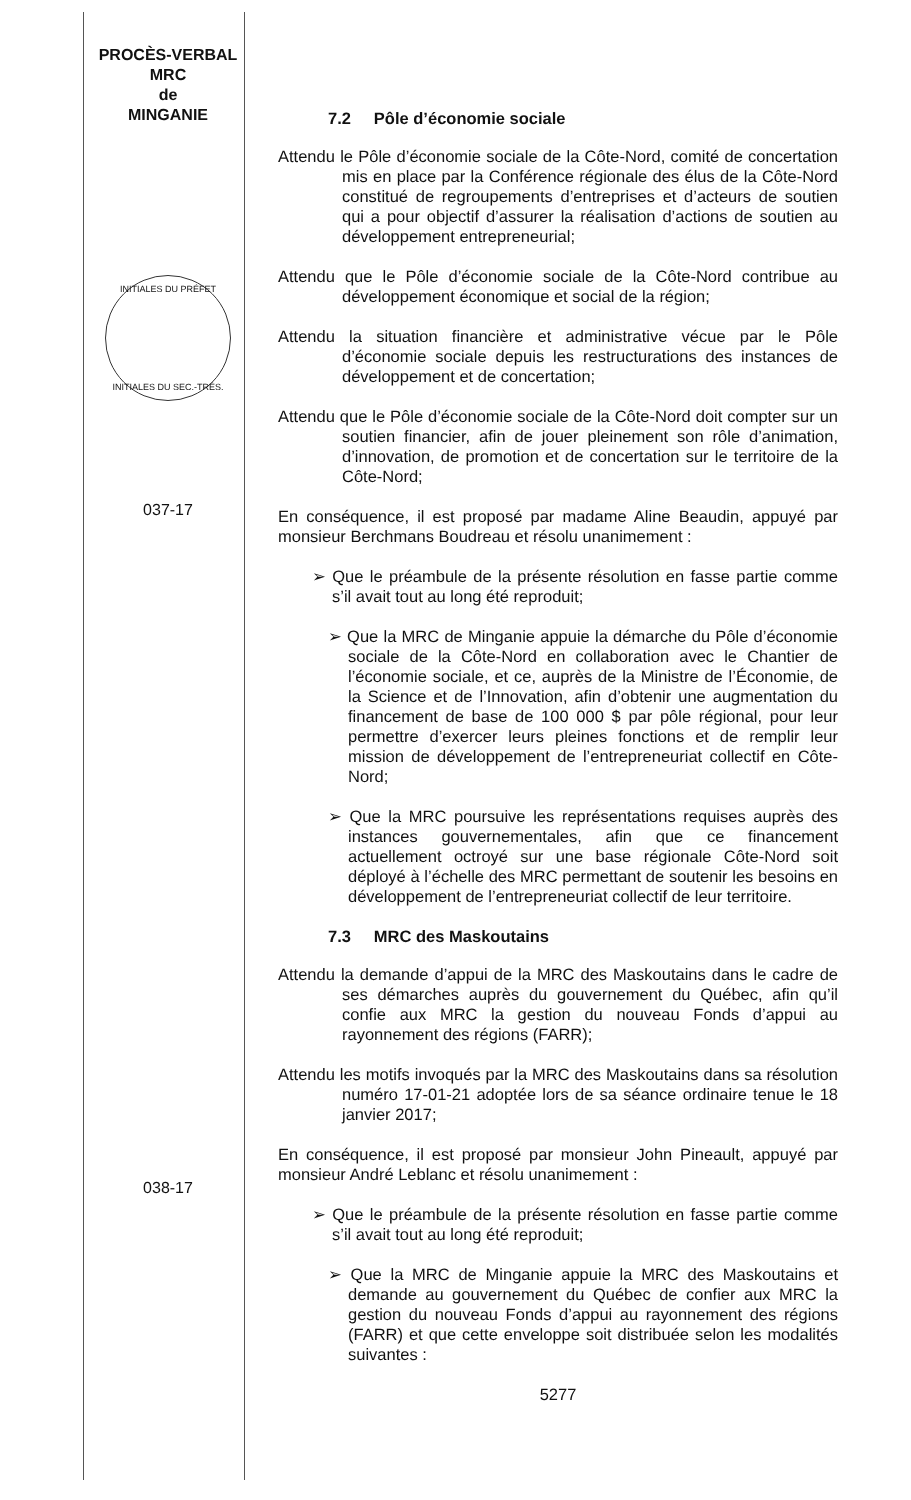PROCÈS-VERBAL
MRC
de
MINGANIE
INITIALES DU PRÉFET
INITIALES DU SEC.-TRÉS.
037-17
038-17
7.2 Pôle d’économie sociale
Attendu le Pôle d’économie sociale de la Côte-Nord, comité de concertation mis en place par la Conférence régionale des élus de la Côte-Nord constitué de regroupements d’entreprises et d’acteurs de soutien qui a pour objectif d’assurer la réalisation d’actions de soutien au développement entrepreneurial;
Attendu que le Pôle d’économie sociale de la Côte-Nord contribue au développement économique et social de la région;
Attendu la situation financière et administrative vécue par le Pôle d’économie sociale depuis les restructurations des instances de développement et de concertation;
Attendu que le Pôle d’économie sociale de la Côte-Nord doit compter sur un soutien financier, afin de jouer pleinement son rôle d’animation, d’innovation, de promotion et de concertation sur le territoire de la Côte-Nord;
En conséquence, il est proposé par madame Aline Beaudin, appuyé par monsieur Berchmans Boudreau et résolu unanimement :
➢ Que le préambule de la présente résolution en fasse partie comme s’il avait tout au long été reproduit;
➢ Que la MRC de Minganie appuie la démarche du Pôle d’économie sociale de la Côte-Nord en collaboration avec le Chantier de l’économie sociale, et ce, auprès de la Ministre de l’Économie, de la Science et de l’Innovation, afin d’obtenir une augmentation du financement de base de 100 000 $ par pôle régional, pour leur permettre d’exercer leurs pleines fonctions et de remplir leur mission de développement de l’entrepreneuriat collectif en Côte-Nord;
➢ Que la MRC poursuive les représentations requises auprès des instances gouvernementales, afin que ce financement actuellement octroyé sur une base régionale Côte-Nord soit déployé à l’échelle des MRC permettant de soutenir les besoins en développement de l’entrepreneuriat collectif de leur territoire.
7.3 MRC des Maskoutains
Attendu la demande d’appui de la MRC des Maskoutains dans le cadre de ses démarches auprès du gouvernement du Québec, afin qu’il confie aux MRC la gestion du nouveau Fonds d’appui au rayonnement des régions (FARR);
Attendu les motifs invoqués par la MRC des Maskoutains dans sa résolution numéro 17-01-21 adoptée lors de sa séance ordinaire tenue le 18 janvier 2017;
En conséquence, il est proposé par monsieur John Pineault, appuyé par monsieur André Leblanc et résolu unanimement :
➢ Que le préambule de la présente résolution en fasse partie comme s’il avait tout au long été reproduit;
➢ Que la MRC de Minganie appuie la MRC des Maskoutains et demande au gouvernement du Québec de confier aux MRC la gestion du nouveau Fonds d’appui au rayonnement des régions (FARR) et que cette enveloppe soit distribuée selon les modalités suivantes :
5277